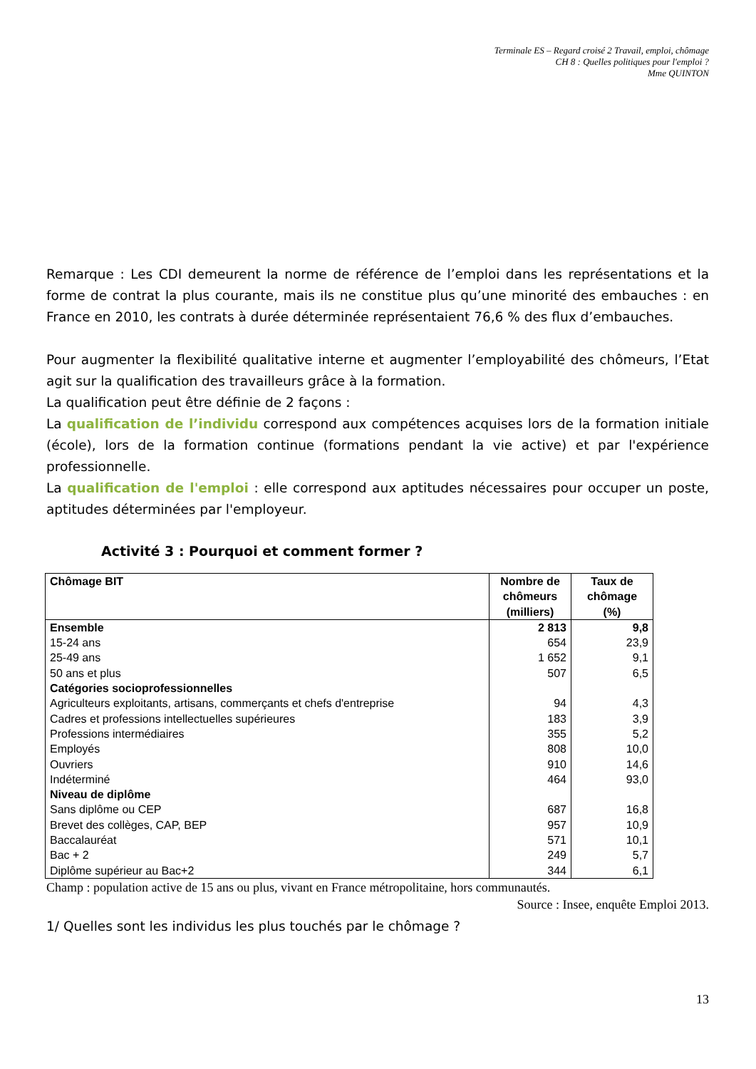Terminale ES – Regard croisé 2 Travail, emploi, chômage
CH 8 : Quelles politiques pour l'emploi ?
Mme QUINTON
Remarque : Les CDI demeurent la norme de référence de l’emploi dans les représentations et la forme de contrat la plus courante, mais ils ne constitue plus qu’une minorité des embauches : en France en 2010, les contrats à durée déterminée représentaient 76,6 % des flux d’embauches.
Pour augmenter la flexibilité qualitative interne et augmenter l’employabilité des chômeurs, l’Etat agit sur la qualification des travailleurs grâce à la formation.
La qualification peut être définie de 2 façons :
La qualification de l’individu correspond aux compétences acquises lors de la formation initiale (école), lors de la formation continue (formations pendant la vie active) et par l'expérience professionnelle.
La qualification de l'emploi : elle correspond aux aptitudes nécessaires pour occuper un poste, aptitudes déterminées par l'employeur.
Activité 3 : Pourquoi et comment former ?
| Chômage BIT | Nombre de chômeurs (milliers) | Taux de chômage (%) |
| --- | --- | --- |
| Ensemble | 2 813 | 9,8 |
| 15-24 ans | 654 | 23,9 |
| 25-49 ans | 1 652 | 9,1 |
| 50 ans et plus | 507 | 6,5 |
| Catégories socioprofessionnelles | | |
| Agriculteurs exploitants, artisans, commerçants et chefs d'entreprise | 94 | 4,3 |
| Cadres et professions intellectuelles supérieures | 183 | 3,9 |
| Professions intermédiaires | 355 | 5,2 |
| Employés | 808 | 10,0 |
| Ouvriers | 910 | 14,6 |
| Indéterminé | 464 | 93,0 |
| Niveau de diplôme | | |
| Sans diplôme ou CEP | 687 | 16,8 |
| Brevet des collèges, CAP, BEP | 957 | 10,9 |
| Baccalauréat | 571 | 10,1 |
| Bac + 2 | 249 | 5,7 |
| Diplôme supérieur au Bac+2 | 344 | 6,1 |
Champ : population active de 15 ans ou plus, vivant en France métropolitaine, hors communautés.
Source : Insee, enquête Emploi 2013.
1/ Quelles sont les individus les plus touchés par le chômage ?
13